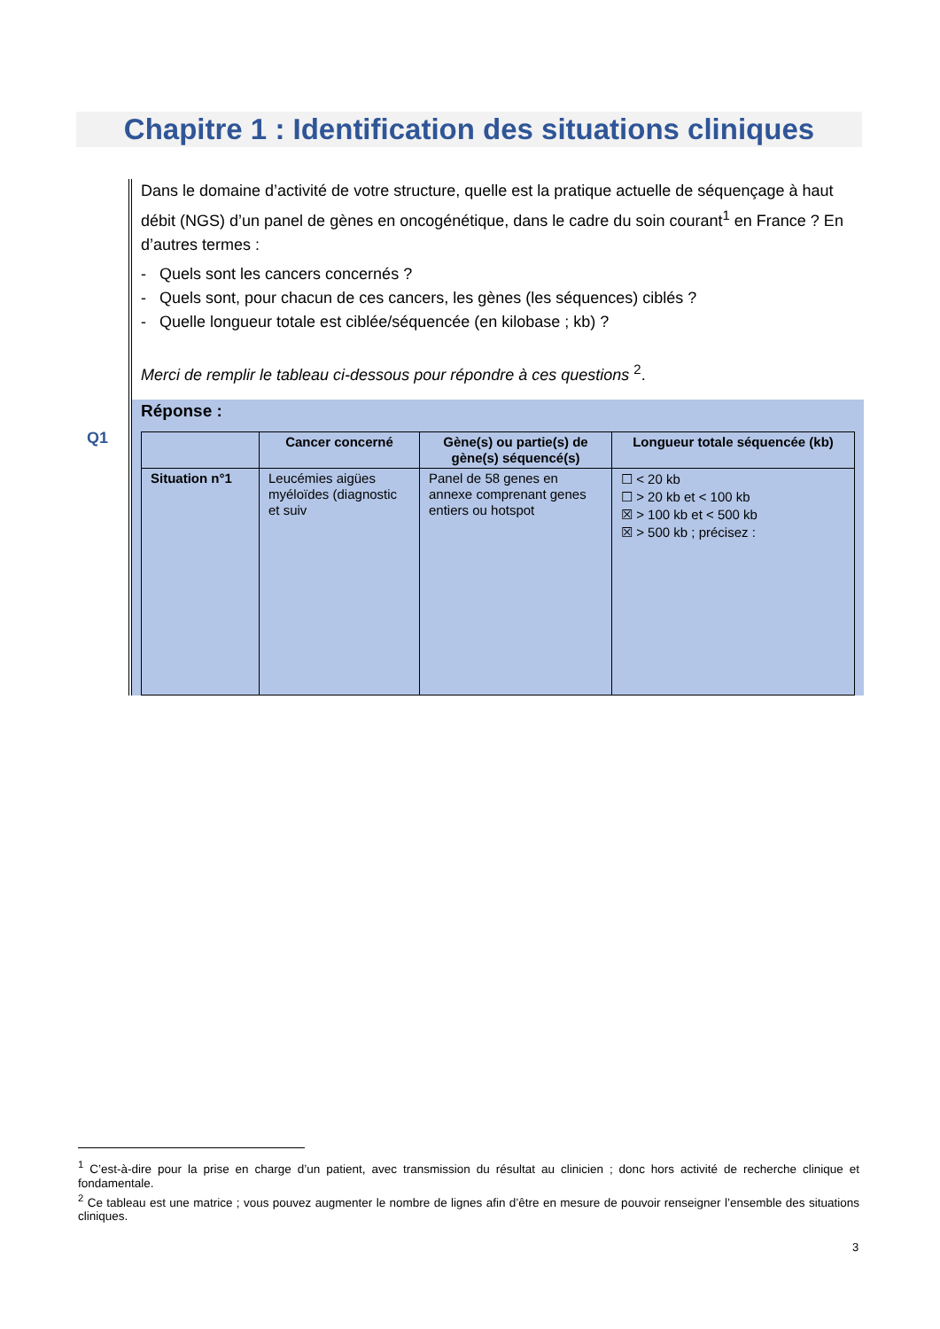Chapitre 1 : Identification des situations cliniques
Q1
Dans le domaine d’activité de votre structure, quelle est la pratique actuelle de séquençage à haut débit (NGS) d’un panel de gènes en oncogénétique, dans le cadre du soin courant<sup>1</sup> en France ? En d’autres termes :
- Quels sont les cancers concernés ?
- Quels sont, pour chacun de ces cancers, les gènes (les séquences) ciblés ?
- Quelle longueur totale est ciblée/séquencée (en kilobase ; kb) ?
Merci de remplir le tableau ci-dessous pour répondre à ces questions <sup>2</sup>.
Réponse :
| | Cancer concerné | Gène(s) ou partie(s) de gène(s) séquencé(s) | Longueur totale séquencée (kb) |
| --- | --- | --- | --- |
| Situation n°1 | Leucémies aigües myéloïdes (diagnostic et suiv | Panel de 58 genes en annexe comprenant genes entiers ou hotspot | ☐ < 20 kb ☐ > 20 kb et < 100 kb ☒ > 100 kb et < 500 kb ☒ > 500 kb ; précisez : |
<sup>1</sup> C’est-à-dire pour la prise en charge d’un patient, avec transmission du résultat au clinicien ; donc hors activité de recherche clinique et fondamentale.
<sup>2</sup> Ce tableau est une matrice ; vous pouvez augmenter le nombre de lignes afin d’être en mesure de pouvoir renseigner l’ensemble des situations cliniques.
3